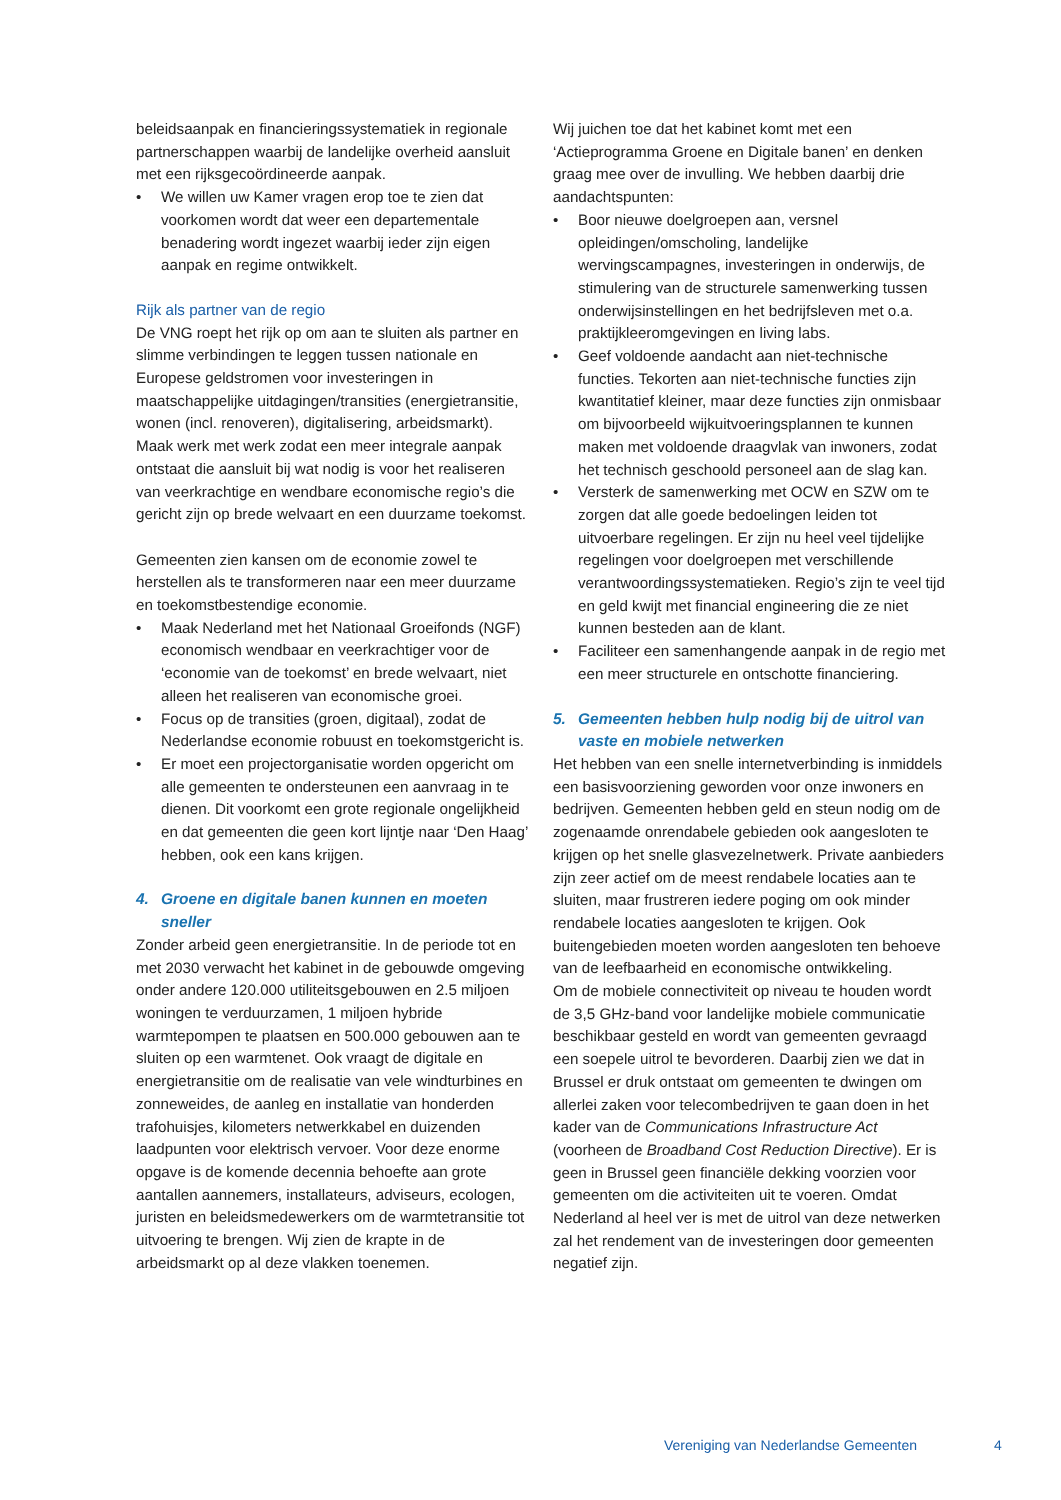beleidsaanpak en financieringssystematiek in regionale partnerschappen waarbij de landelijke overheid aansluit met een rijksgecoördineerde aanpak.
• We willen uw Kamer vragen erop toe te zien dat voorkomen wordt dat weer een departementale benadering wordt ingezet waarbij ieder zijn eigen aanpak en regime ontwikkelt.
Rijk als partner van de regio
De VNG roept het rijk op om aan te sluiten als partner en slimme verbindingen te leggen tussen nationale en Europese geldstromen voor investeringen in maatschappelijke uitdagingen/transities (energietransitie, wonen (incl. renoveren), digitalisering, arbeidsmarkt). Maak werk met werk zodat een meer integrale aanpak ontstaat die aansluit bij wat nodig is voor het realiseren van veerkrachtige en wendbare economische regio’s die gericht zijn op brede welvaart en een duurzame toekomst.
Gemeenten zien kansen om de economie zowel te herstellen als te transformeren naar een meer duurzame en toekomstbestendige economie.
• Maak Nederland met het Nationaal Groeifonds (NGF) economisch wendbaar en veerkrachtiger voor de ‘economie van de toekomst’ en brede welvaart, niet alleen het realiseren van economische groei.
• Focus op de transities (groen, digitaal), zodat de Nederlandse economie robuust en toekomstgericht is.
• Er moet een projectorganisatie worden opgericht om alle gemeenten te ondersteunen een aanvraag in te dienen. Dit voorkomt een grote regionale ongelijkheid en dat gemeenten die geen kort lijntje naar ‘Den Haag’ hebben, ook een kans krijgen.
4. Groene en digitale banen kunnen en moeten sneller
Zonder arbeid geen energietransitie. In de periode tot en met 2030 verwacht het kabinet in de gebouwde omgeving onder andere 120.000 utiliteitsgebouwen en 2.5 miljoen woningen te verduurzamen, 1 miljoen hybride warmtepompen te plaatsen en 500.000 gebouwen aan te sluiten op een warmtenet. Ook vraagt de digitale en energietransitie om de realisatie van vele windturbines en zonneweides, de aanleg en installatie van honderden trafohuisjes, kilometers netwerkkabel en duizenden laadpunten voor elektrisch vervoer. Voor deze enorme opgave is de komende decennia behoefte aan grote aantallen aannemers, installateurs, adviseurs, ecologen, juristen en beleidsmedewerkers om de warmtetransitie tot uitvoering te brengen. Wij zien de krapte in de arbeidsmarkt op al deze vlakken toenemen.
Wij juichen toe dat het kabinet komt met een ‘Actieprogramma Groene en Digitale banen’ en denken graag mee over de invulling. We hebben daarbij drie aandachtspunten:
• Boor nieuwe doelgroepen aan, versnel opleidingen/omscholing, landelijke wervingscampagnes, investeringen in onderwijs, de stimulering van de structurele samenwerking tussen onderwijsinstellingen en het bedrijfsleven met o.a. praktijkleeromgevingen en living labs.
• Geef voldoende aandacht aan niet-technische functies. Tekorten aan niet-technische functies zijn kwantitatief kleiner, maar deze functies zijn onmisbaar om bijvoorbeeld wijkuitvoeringsplannen te kunnen maken met voldoende draagvlak van inwoners, zodat het technisch geschoold personeel aan de slag kan.
• Versterk de samenwerking met OCW en SZW om te zorgen dat alle goede bedoelingen leiden tot uitvoerbare regelingen. Er zijn nu heel veel tijdelijke regelingen voor doelgroepen met verschillende verantwoordingssystematieken. Regio’s zijn te veel tijd en geld kwijt met financial engineering die ze niet kunnen besteden aan de klant.
• Faciliteer een samenhangende aanpak in de regio met een meer structurele en ontschotte financiering.
5. Gemeenten hebben hulp nodig bij de uitrol van vaste en mobiele netwerken
Het hebben van een snelle internetverbinding is inmiddels een basisvoorziening geworden voor onze inwoners en bedrijven. Gemeenten hebben geld en steun nodig om de zogenaamde onrendabele gebieden ook aangesloten te krijgen op het snelle glasvezelnetwerk. Private aanbieders zijn zeer actief om de meest rendabele locaties aan te sluiten, maar frustreren iedere poging om ook minder rendabele locaties aangesloten te krijgen. Ook buitengebieden moeten worden aangesloten ten behoeve van de leefbaarheid en economische ontwikkeling.
Om de mobiele connectiviteit op niveau te houden wordt de 3,5 GHz-band voor landelijke mobiele communicatie beschikbaar gesteld en wordt van gemeenten gevraagd een soepele uitrol te bevorderen. Daarbij zien we dat in Brussel er druk ontstaat om gemeenten te dwingen om allerlei zaken voor telecombedrijven te gaan doen in het kader van de Communications Infrastructure Act (voorheen de Broadband Cost Reduction Directive). Er is geen in Brussel geen financiële dekking voorzien voor gemeenten om die activiteiten uit te voeren. Omdat Nederland al heel ver is met de uitrol van deze netwerken zal het rendement van de investeringen door gemeenten negatief zijn.
Vereniging van Nederlandse Gemeenten
4